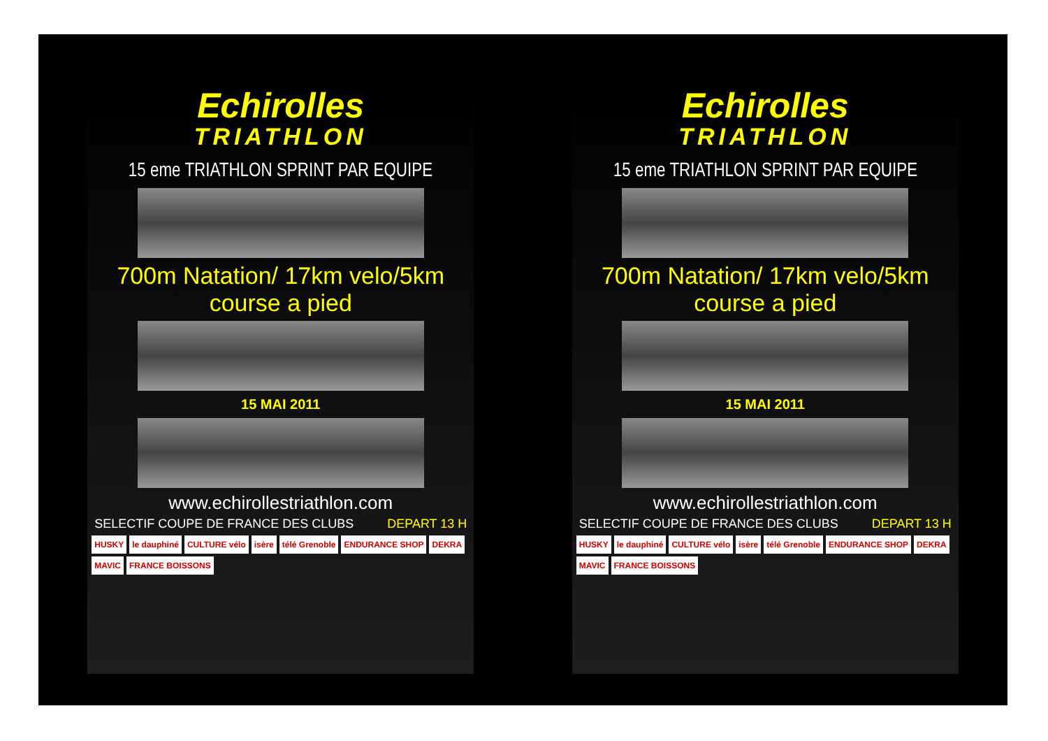Echirolles
TRIATHLON
15 eme TRIATHLON SPRINT PAR EQUIPE
700m Natation/ 17km velo/5km course a pied
15 MAI 2011
www.echirollestriathlon.com
SELECTIF COUPE DE FRANCE DES CLUBS DEPART 13 H
HUSKY le dauphiné CULTURE vélo isère télé Grenoble ENDURANCE SHOP DEKRA MAVIC FRANCE BOISSONS
Echirolles
TRIATHLON
15 eme TRIATHLON SPRINT PAR EQUIPE
700m Natation/ 17km velo/5km course a pied
15 MAI 2011
www.echirollestriathlon.com
SELECTIF COUPE DE FRANCE DES CLUBS DEPART 13 H
HUSKY le dauphiné CULTURE vélo isère télé Grenoble ENDURANCE SHOP DEKRA MAVIC FRANCE BOISSONS